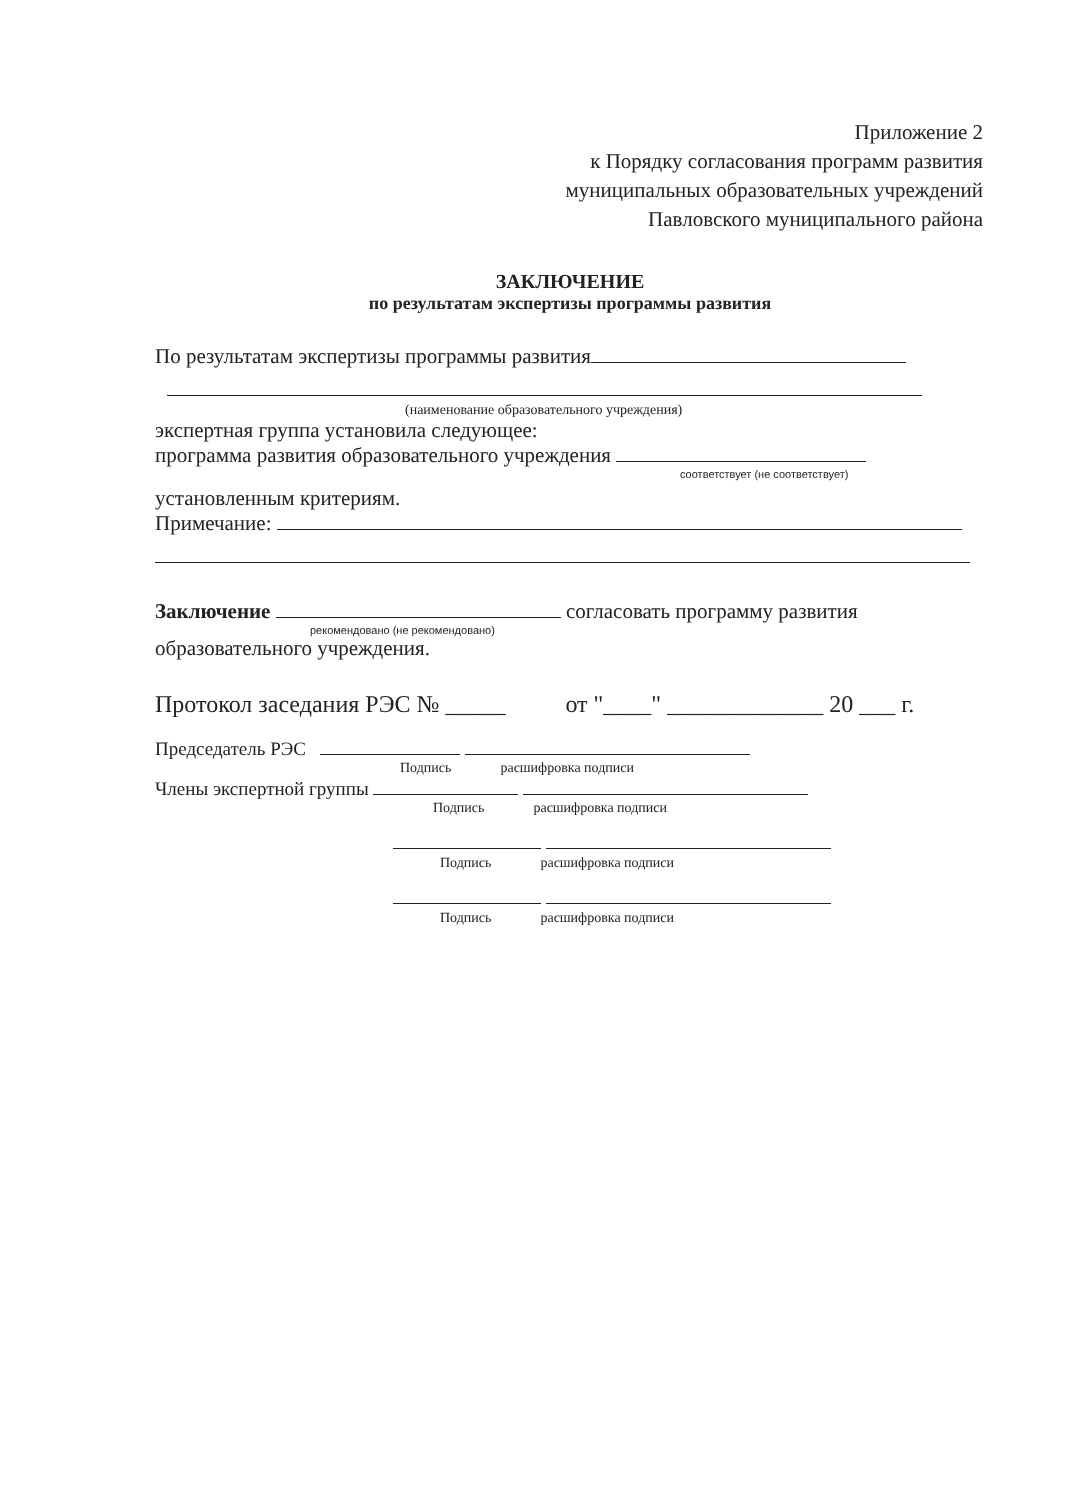Приложение 2
к Порядку согласования программ развития
муниципальных образовательных учреждений
Павловского муниципального района
ЗАКЛЮЧЕНИЕ
по результатам экспертизы программы развития
По результатам экспертизы программы развития
(наименование образовательного учреждения)
экспертная группа установила следующее:
программа развития образовательного учреждения
соответствует (не соответствует)
установленным критериям.
Примечание:
Заключение согласовать программу развития
рекомендовано (не рекомендовано)
образовательного учреждения.
Протокол заседания РЭС № _____ от "____" _____________ 20 ___ г.
Председатель РЭС
Подпись расшифровка подписи
Члены экспертной группы
Подпись расшифровка подписи
Подпись расшифровка подписи
Подпись расшифровка подписи